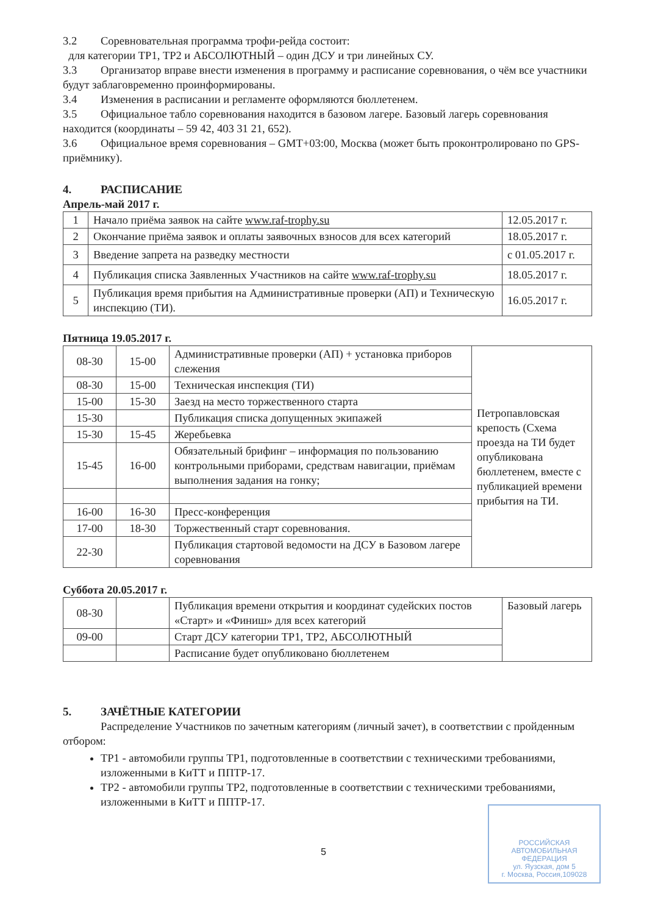3.2 Соревновательная программа трофи-рейда состоит:
для категории ТР1, ТР2 и АБСОЛЮТНЫЙ – один ДСУ и три линейных СУ.
3.3 Организатор вправе внести изменения в программу и расписание соревнования, о чём все участники будут заблаговременно проинформированы.
3.4 Изменения в расписании и регламенте оформляются бюллетенем.
3.5 Официальное табло соревнования находится в базовом лагере. Базовый лагерь соревнования находится (координаты – 59 42, 403 31 21, 652).
3.6 Официальное время соревнования – GMT+03:00, Москва (может быть проконтролировано по GPS-приёмнику).
4. РАСПИСАНИЕ
Апрель-май 2017 г.
| 1 | Начало приёма заявок на сайте www.raf-trophy.su | 12.05.2017 г. |
| 2 | Окончание приёма заявок и оплаты заявочных взносов для всех категорий | 18.05.2017 г. |
| 3 | Введение запрета на разведку местности | с 01.05.2017 г. |
| 4 | Публикация списка Заявленных Участников на сайте www.raf-trophy.su | 18.05.2017 г. |
| 5 | Публикация время прибытия на Административные проверки (АП) и Техническую инспекцию (ТИ). | 16.05.2017 г. |
Пятница 19.05.2017 г.
| 08-30 | 15-00 | Административные проверки (АП) + установка приборов слежения | Петропавловская крепость (Схема проезда на ТИ будет опубликована бюллетенем, вместе с публикацией времени прибытия на ТИ. |
| 08-30 | 15-00 | Техническая инспекция (ТИ) | |
| 15-00 | 15-30 | Заезд на место торжественного старта | |
| 15-30 | | Публикация списка допущенных экипажей | |
| 15-30 | 15-45 | Жеребьевка | |
| 15-45 | 16-00 | Обязательный брифинг – информация по пользованию контрольными приборами, средствам навигации, приёмам выполнения задания на гонку; | |
| 16-00 | 16-30 | Пресс-конференция | |
| 17-00 | 18-30 | Торжественный старт соревнования. | |
| 22-30 | | Публикация стартовой ведомости на ДСУ в Базовом лагере соревнования | |
Суббота 20.05.2017 г.
| 08-30 | | Публикация времени открытия и координат судейских постов «Старт» и «Финиш» для всех категорий | Базовый лагерь |
| 09-00 | | Старт ДСУ категории ТР1, ТР2, АБСОЛЮТНЫЙ | |
| | | Расписание будет опубликовано бюллетенем | |
5. ЗАЧЁТНЫЕ КАТЕГОРИИ
Распределение Участников по зачетным категориям (личный зачет), в соответствии с пройденным отбором:
ТР1 - автомобили группы ТР1, подготовленные в соответствии с техническими требованиями, изложенными в КиТТ и ППТР-17.
ТР2 - автомобили группы ТР2, подготовленные в соответствии с техническими требованиями, изложенными в КиТТ и ППТР-17.
5
РОССИЙСКАЯ
АВТОМОБИЛЬНАЯ
ФЕДЕРАЦИЯ
ул. Яузская, дом 5
г. Москва, Россия,109028